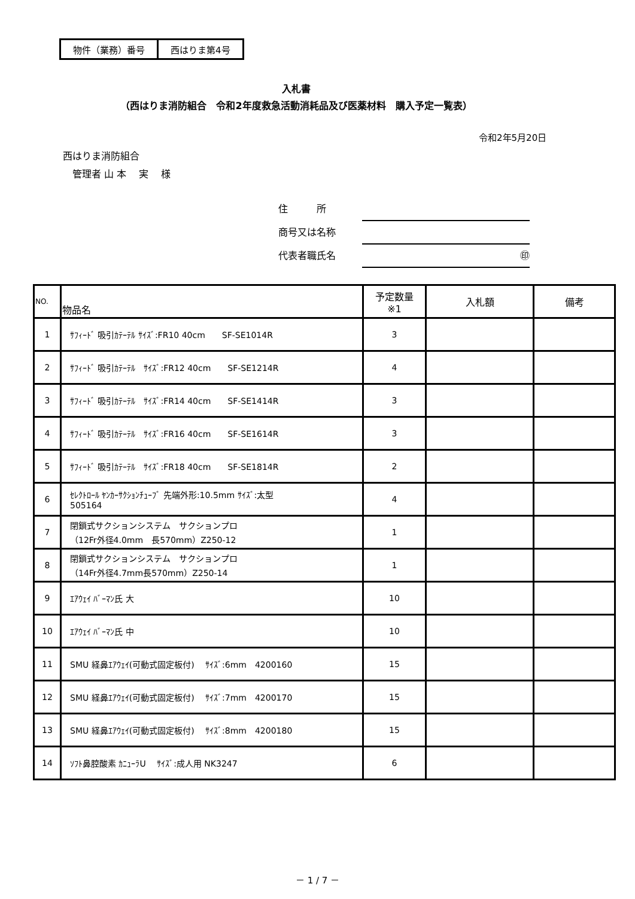| 物件（業務）番号 | 西はりま第4号 |
入札書
（西はりま消防組合　令和2年度救急活動消耗品及び医薬材料　購入予定一覧表）
令和2年5月20日
西はりま消防組合
　管理者 山 本　 実　 様
住　　　所
商号又は名称
代表者職氏名 ㊞
| NO. | 物品名 | 予定数量 ※1 | 入札額 | 備考 |
| --- | --- | --- | --- | --- |
| 1 | ｻﾌｨｰﾄﾞ 吸引ｶﾃｰﾃﾙ ｻｲｽﾞ:FR10 40cm SF-SE1014R | 3 | | |
| 2 | ｻﾌｨｰﾄﾞ 吸引ｶﾃｰﾃﾙ ｻｲｽﾞ:FR12 40cm SF-SE1214R | 4 | | |
| 3 | ｻﾌｨｰﾄﾞ 吸引ｶﾃｰﾃﾙ ｻｲｽﾞ:FR14 40cm SF-SE1414R | 3 | | |
| 4 | ｻﾌｨｰﾄﾞ 吸引ｶﾃｰﾃﾙ ｻｲｽﾞ:FR16 40cm SF-SE1614R | 3 | | |
| 5 | ｻﾌｨｰﾄﾞ 吸引ｶﾃｰﾃﾙ ｻｲｽﾞ:FR18 40cm SF-SE1814R | 2 | | |
| 6 | ｾﾚｸﾄﾛｰﾙ ﾔﾝｶｰｻｸｼｮﾝﾁｭｰﾌﾞ 先端外形:10.5mm ｻｲｽﾞ:太型 505164 | 4 | | |
| 7 | 閉鎖式サクションシステム サクションプロ （12Fr外径4.0mm 長570mm）Z250-12 | 1 | | |
| 8 | 閉鎖式サクションシステム サクションプロ （14Fr外径4.7mm長570mm）Z250-14 | 1 | | |
| 9 | ｴｱｳｪｲ ﾊﾞｰﾏﾝ氏 大 | 10 | | |
| 10 | ｴｱｳｪｲ ﾊﾞｰﾏﾝ氏 中 | 10 | | |
| 11 | SMU 経鼻ｴｱｳｪｲ(可動式固定板付) ｻｲｽﾞ:6mm 4200160 | 15 | | |
| 12 | SMU 経鼻ｴｱｳｪｲ(可動式固定板付) ｻｲｽﾞ:7mm 4200170 | 15 | | |
| 13 | SMU 経鼻ｴｱｳｪｲ(可動式固定板付) ｻｲｽﾞ:8mm 4200180 | 15 | | |
| 14 | ｿﾌﾄ鼻腔酸素 ｶﾆｭｰﾗU ｻｲｽﾞ:成人用 NK3247 | 6 | | |
－ 1 / 7 －